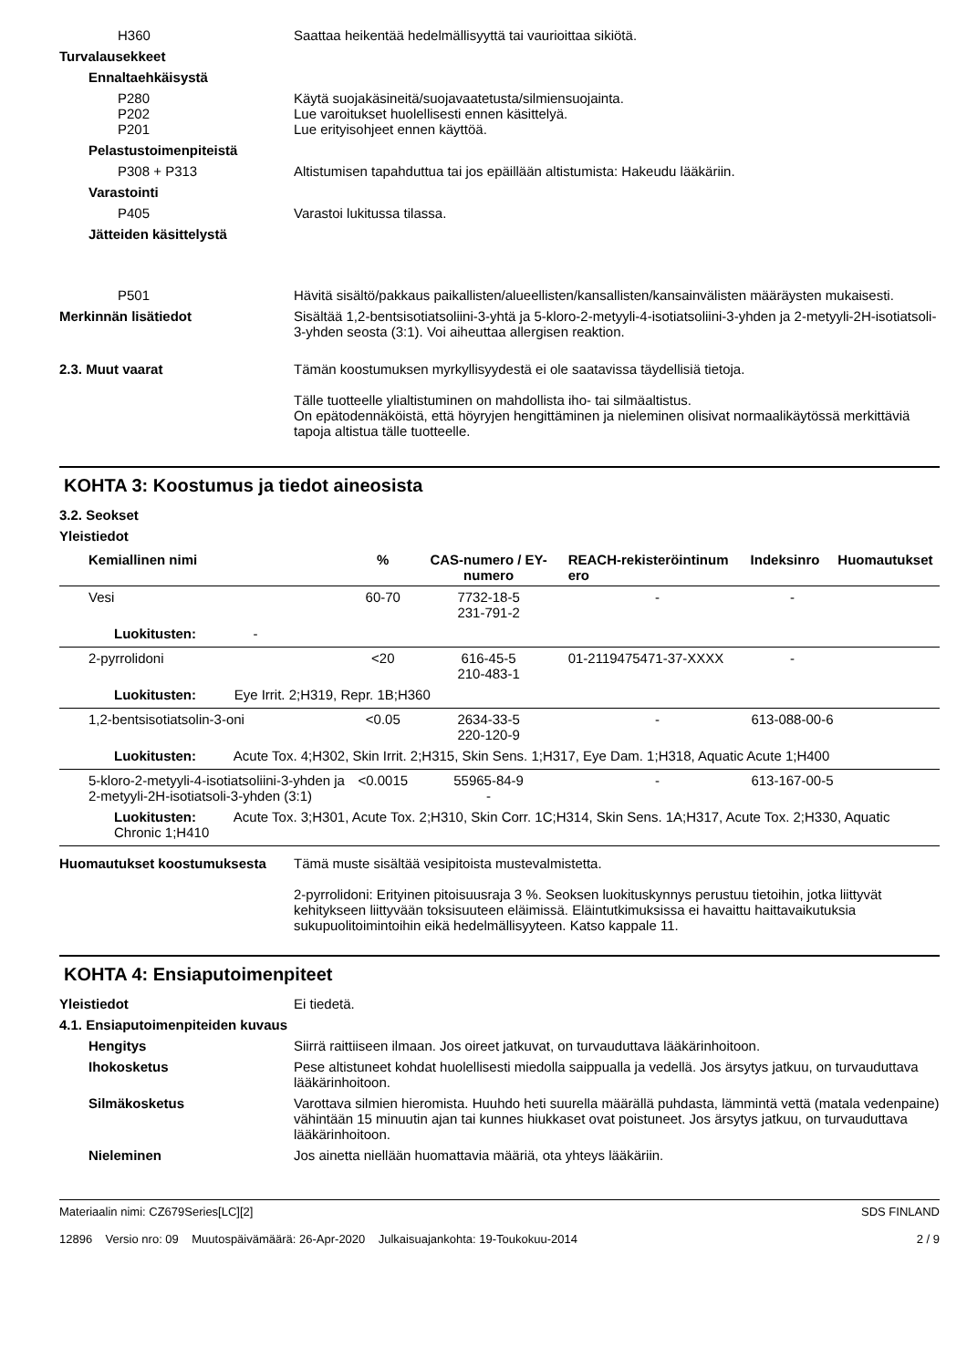H360 Saattaa heikentää hedelmällisyyttä tai vaurioittaa sikiötä.
Turvalausekkeet
Ennaltaehkäisystä
P280
P202
P201
Käytä suojakäsineitä/suojavaatetusta/silmiensuojainta.
Lue varoitukset huolellisesti ennen käsittelyä.
Lue erityisohjeet ennen käyttöä.
Pelastustoimenpiteistä
P308 + P313 Altistumisen tapahduttua tai jos epäillään altistumista: Hakeudu lääkäriin.
Varastointi
P405 Varastoi lukitussa tilassa.
Jätteiden käsittelystä
P501 Hävitä sisältö/pakkaus paikallisten/alueellisten/kansallisten/kansainvälisten määräysten mukaisesti.
Merkinnän lisätiedot Sisältää 1,2-bentsisotiatsoliini-3-yhtä ja 5-kloro-2-metyyli-4-isotiatsoliini-3-yhden ja 2-metyyli-2H-isotiatsoli-3-yhden seosta (3:1). Voi aiheuttaa allergisen reaktion.
2.3. Muut vaarat Tämän koostumuksen myrkyllisyydestä ei ole saatavissa täydellisiä tietoja.
Tälle tuotteelle ylialtistuminen on mahdollista iho- tai silmäaltistus.
On epätodennäköistä, että höyryjen hengittäminen ja nieleminen olisivat normaalikäytössä merkittäviä tapoja altistua tälle tuotteelle.
KOHTA 3: Koostumus ja tiedot aineosista
3.2. Seokset
Yleistiedot
| Kemiallinen nimi | % | CAS-numero / EY-numero | REACH-rekisteröintinum ero | Indeksinro | Huomautukset |
| --- | --- | --- | --- | --- | --- |
| Vesi | 60-70 | 7732-18-5 231-791-2 | - | - | |
| Luokitusten: - | | | | | |
| 2-pyrrolidoni | <20 | 616-45-5 210-483-1 | 01-2119475471-37-XXXX | - | |
| Luokitusten: Eye Irrit. 2;H319, Repr. 1B;H360 | | | | | |
| 1,2-bentsisotiatsolin-3-oni | <0.05 | 2634-33-5 220-120-9 | - | 613-088-00-6 | |
| Luokitusten: Acute Tox. 4;H302, Skin Irrit. 2;H315, Skin Sens. 1;H317, Eye Dam. 1;H318, Aquatic Acute 1;H400 | | | | | |
| 5-kloro-2-metyyli-4-isotiatsoliini-3-yhden ja 2-metyyli-2H-isotiatsoli-3-yhden (3:1) | <0.0015 | 55965-84-9 - | - | 613-167-00-5 | |
| Luokitusten: Acute Tox. 3;H301, Acute Tox. 2;H310, Skin Corr. 1C;H314, Skin Sens. 1A;H317, Acute Tox. 2;H330, Aquatic Chronic 1;H410 | | | | | |
Huomautukset koostumuksesta Tämä muste sisältää vesipitoista mustevalmistetta.
2-pyrrolidoni: Erityinen pitoisuusraja 3 %. Seoksen luokituskynnys perustuu tietoihin, jotka liittyvät kehitykseen liittyvään toksisuuteen eläimissä. Eläintutkimuksissa ei havaittu haittavaikutuksia sukupuolitoimintoihin eikä hedelmällisyyteen. Katso kappale 11.
KOHTA 4: Ensiaputoimenpiteet
Yleistiedot Ei tiedetä.
4.1. Ensiaputoimenpiteiden kuvaus
Hengitys Siirrä raittiiseen ilmaan. Jos oireet jatkuvat, on turvauduttava lääkärinhoitoon.
Ihokosketus Pese altistuneet kohdat huolellisesti miedolla saippualla ja vedellä. Jos ärsytys jatkuu, on turvauduttava lääkärinhoitoon.
Silmäkosketus Varottava silmien hieromista. Huuhdo heti suurella määrällä puhdasta, lämmintä vettä (matala vedenpaine) vähintään 15 minuutin ajan tai kunnes hiukkaset ovat poistuneet. Jos ärsytys jatkuu, on turvauduttava lääkärinhoitoon.
Nieleminen Jos ainetta niellään huomattavia määriä, ota yhteys lääkäriin.
Materiaalin nimi: CZ679Series[LC][2]
12896 Versio nro: 09 Muutospäivämäärä: 26-Apr-2020 Julkaisuajankohta: 19-Toukokuu-2014
SDS FINLAND
2 / 9